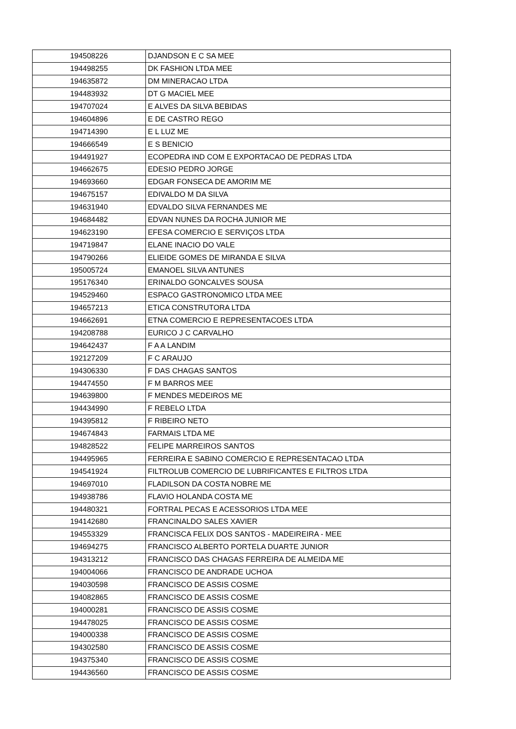| 194508226 | DJANDSON E C SA MEE |
| 194498255 | DK FASHION LTDA MEE |
| 194635872 | DM MINERACAO LTDA |
| 194483932 | DT G MACIEL MEE |
| 194707024 | E ALVES DA SILVA BEBIDAS |
| 194604896 | E DE CASTRO REGO |
| 194714390 | E L LUZ ME |
| 194666549 | E S BENICIO |
| 194491927 | ECOPEDRA IND COM E EXPORTACAO DE PEDRAS LTDA |
| 194662675 | EDESIO PEDRO JORGE |
| 194693660 | EDGAR FONSECA DE AMORIM ME |
| 194675157 | EDIVALDO M DA SILVA |
| 194631940 | EDVALDO SILVA FERNANDES ME |
| 194684482 | EDVAN NUNES DA ROCHA JUNIOR ME |
| 194623190 | EFESA COMERCIO E SERVIÇOS LTDA |
| 194719847 | ELANE INACIO DO VALE |
| 194790266 | ELIEIDE GOMES DE MIRANDA E SILVA |
| 195005724 | EMANOEL SILVA ANTUNES |
| 195176340 | ERINALDO GONCALVES SOUSA |
| 194529460 | ESPACO GASTRONOMICO LTDA MEE |
| 194657213 | ETICA CONSTRUTORA LTDA |
| 194662691 | ETNA COMERCIO E REPRESENTACOES LTDA |
| 194208788 | EURICO J C CARVALHO |
| 194642437 | F A A LANDIM |
| 192127209 | F C ARAUJO |
| 194306330 | F DAS CHAGAS SANTOS |
| 194474550 | F M BARROS MEE |
| 194639800 | F MENDES MEDEIROS ME |
| 194434990 | F REBELO LTDA |
| 194395812 | F RIBEIRO NETO |
| 194674843 | FARMAIS LTDA ME |
| 194828522 | FELIPE MARREIROS SANTOS |
| 194495965 | FERREIRA E SABINO COMERCIO E REPRESENTACAO LTDA |
| 194541924 | FILTROLUB COMERCIO DE LUBRIFICANTES E FILTROS LTDA |
| 194697010 | FLADILSON DA COSTA NOBRE ME |
| 194938786 | FLAVIO HOLANDA COSTA ME |
| 194480321 | FORTRAL PECAS E ACESSORIOS LTDA MEE |
| 194142680 | FRANCINALDO SALES XAVIER |
| 194553329 | FRANCISCA FELIX DOS SANTOS - MADEIREIRA - MEE |
| 194694275 | FRANCISCO ALBERTO PORTELA DUARTE JUNIOR |
| 194313212 | FRANCISCO DAS CHAGAS FERREIRA DE ALMEIDA ME |
| 194004066 | FRANCISCO DE ANDRADE UCHOA |
| 194030598 | FRANCISCO DE ASSIS COSME |
| 194082865 | FRANCISCO DE ASSIS COSME |
| 194000281 | FRANCISCO DE ASSIS COSME |
| 194478025 | FRANCISCO DE ASSIS COSME |
| 194000338 | FRANCISCO DE ASSIS COSME |
| 194302580 | FRANCISCO DE ASSIS COSME |
| 194375340 | FRANCISCO DE ASSIS COSME |
| 194436560 | FRANCISCO DE ASSIS COSME |